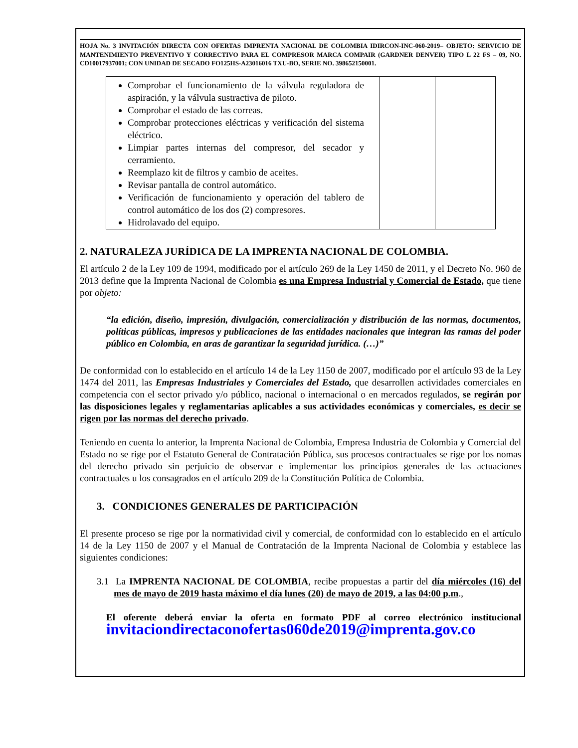HOJA No. 3 INVITACIÓN DIRECTA CON OFERTAS IMPRENTA NACIONAL DE COLOMBIA IDIRCON-INC-060-2019– OBJETO: SERVICIO DE MANTENIMIENTO PREVENTIVO Y CORRECTIVO PARA EL COMPRESOR MARCA COMPAIR (GARDNER DENVER) TIPO L 22 FS – 09, NO. CD10017937001; CON UNIDAD DE SECADO FO125HS-A23016016 TXU-BO, SERIE NO. 398652150001.
| Comprobar el funcionamiento de la válvula reguladora de aspiración, y la válvula sustractiva de piloto. Comprobar el estado de las correas. Comprobar protecciones eléctricas y verificación del sistema eléctrico. Limpiar partes internas del compresor, del secador y cerramiento. Reemplazo kit de filtros y cambio de aceites. Revisar pantalla de control automático. Verificación de funcionamiento y operación del tablero de control automático de los dos (2) compresores. Hidrolavado del equipo. | | |
2. NATURALEZA JURÍDICA DE LA IMPRENTA NACIONAL DE COLOMBIA.
El artículo 2 de la Ley 109 de 1994, modificado por el artículo 269 de la Ley 1450 de 2011, y el Decreto No. 960 de 2013 define que la Imprenta Nacional de Colombia es una Empresa Industrial y Comercial de Estado, que tiene por objeto:
“la edición, diseño, impresión, divulgación, comercialización y distribución de las normas, documentos, políticas públicas, impresos y publicaciones de las entidades nacionales que integran las ramas del poder público en Colombia, en aras de garantizar la seguridad jurídica. (…)”
De conformidad con lo establecido en el artículo 14 de la Ley 1150 de 2007, modificado por el artículo 93 de la Ley 1474 del 2011, las Empresas Industriales y Comerciales del Estado, que desarrollen actividades comerciales en competencia con el sector privado y/o público, nacional o internacional o en mercados regulados, se regirán por las disposiciones legales y reglamentarias aplicables a sus actividades económicas y comerciales, es decir se rigen por las normas del derecho privado.
Teniendo en cuenta lo anterior, la Imprenta Nacional de Colombia, Empresa Industria de Colombia y Comercial del Estado no se rige por el Estatuto General de Contratación Pública, sus procesos contractuales se rige por los nomas del derecho privado sin perjuicio de observar e implementar los principios generales de las actuaciones contractuales u los consagrados en el artículo 209 de la Constitución Política de Colombia.
3. CONDICIONES GENERALES DE PARTICIPACIÓN
El presente proceso se rige por la normatividad civil y comercial, de conformidad con lo establecido en el artículo 14 de la Ley 1150 de 2007 y el Manual de Contratación de la Imprenta Nacional de Colombia y establece las siguientes condiciones:
3.1 La IMPRENTA NACIONAL DE COLOMBIA, recibe propuestas a partir del día miércoles (16) del mes de mayo de 2019 hasta máximo el día lunes (20) de mayo de 2019, a las 04:00 p.m.,
El oferente deberá enviar la oferta en formato PDF al correo electrónico institucional invitaciondirectaconofertas060de2019@imprenta.gov.co